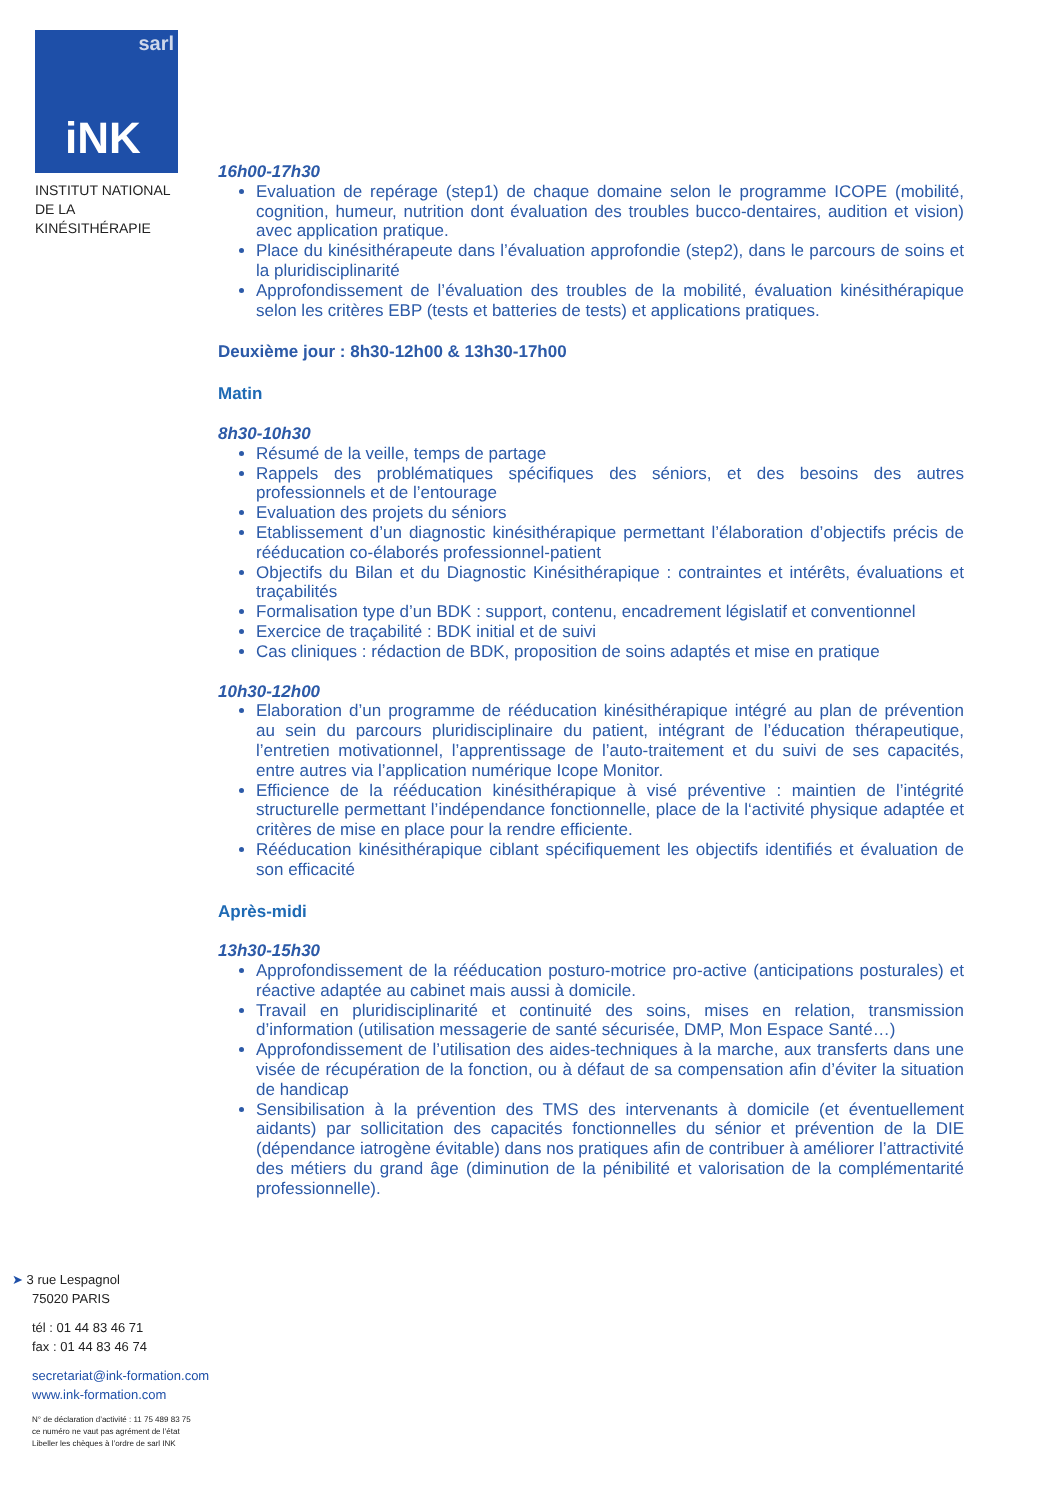sarl
iNK
INSTITUT NATIONAL
DE LA KINÉSITHÉRAPIE
16h00-17h30
Evaluation de repérage (step1) de chaque domaine selon le programme ICOPE (mobilité, cognition, humeur, nutrition dont évaluation des troubles bucco-dentaires, audition et vision) avec application pratique.
Place du kinésithérapeute dans l’évaluation approfondie (step2), dans le parcours de soins et la pluridisciplinarité
Approfondissement de l’évaluation des troubles de la mobilité, évaluation kinésithérapique selon les critères EBP (tests et batteries de tests) et applications pratiques.
Deuxième jour : 8h30-12h00 & 13h30-17h00
Matin
8h30-10h30
Résumé de la veille, temps de partage
Rappels des problématiques spécifiques des séniors, et des besoins des autres professionnels et de l’entourage
Evaluation des projets du séniors
Etablissement d’un diagnostic kinésithérapique permettant l’élaboration d’objectifs précis de rééducation co-élaborés professionnel-patient
Objectifs du Bilan et du Diagnostic Kinésithérapique : contraintes et intérêts, évaluations et traçabilités
Formalisation type d’un BDK : support, contenu, encadrement législatif et conventionnel
Exercice de traçabilité : BDK initial et de suivi
Cas cliniques : rédaction de BDK, proposition de soins adaptés et mise en pratique
10h30-12h00
Elaboration d’un programme de rééducation kinésithérapique intégré au plan de prévention au sein du parcours pluridisciplinaire du patient, intégrant de l’éducation thérapeutique, l’entretien motivationnel, l’apprentissage de l’auto-traitement et du suivi de ses capacités, entre autres via l’application numérique Icope Monitor.
Efficience de la rééducation kinésithérapique à visé préventive : maintien de l’intégrité structurelle permettant l’indépendance fonctionnelle, place de la l‘activité physique adaptée et critères de mise en place pour la rendre efficiente.
Rééducation kinésithérapique ciblant spécifiquement les objectifs identifiés et évaluation de son efficacité
Après-midi
13h30-15h30
Approfondissement de la rééducation posturo-motrice pro-active (anticipations posturales) et réactive adaptée au cabinet mais aussi à domicile.
Travail en pluridisciplinarité et continuité des soins, mises en relation, transmission d’information (utilisation messagerie de santé sécurisée, DMP, Mon Espace Santé…)
Approfondissement de l’utilisation des aides-techniques à la marche, aux transferts dans une visée de récupération de la fonction, ou à défaut de sa compensation afin d’éviter la situation de handicap
Sensibilisation à la prévention des TMS des intervenants à domicile (et éventuellement aidants) par sollicitation des capacités fonctionnelles du sénior et prévention de la DIE (dépendance iatrogène évitable) dans nos pratiques afin de contribuer à améliorer l’attractivité des métiers du grand âge (diminution de la pénibilité et valorisation de la complémentarité professionnelle).
➤ 3 rue Lespagnol
75020 PARIS
tél : 01 44 83 46 71
fax : 01 44 83 46 74
secretariat@ink-formation.com
www.ink-formation.com
N° de déclaration d’activité : 11 75 489 83 75
ce numéro ne vaut pas agrément de l’état
Libeller les chèques à l’ordre de sarl INK